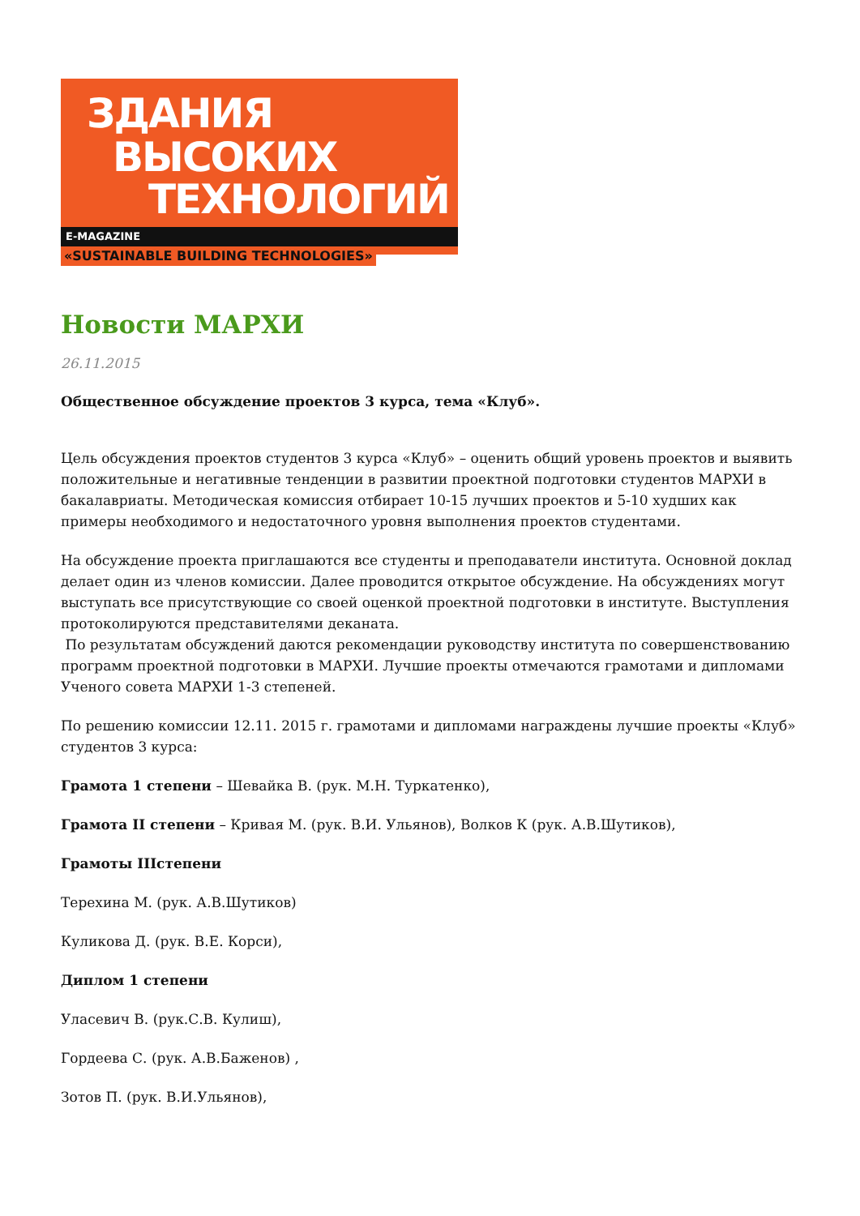ЗДАНИЯ
ВЫСОКИХ
ТЕХНОЛОГИЙ
E-MAGAZINE «SUSTAINABLE BUILDING TECHNOLOGIES»
Новости МАРХИ
26.11.2015
Общественное обсуждение проектов 3 курса, тема «Клуб».
Цель обсуждения проектов студентов 3 курса «Клуб» – оценить общий уровень проектов и выявить положительные и негативные тенденции в развитии проектной подготовки студентов МАРХИ в бакалавриаты. Методическая комиссия отбирает 10-15 лучших проектов и 5-10 худших как примеры необходимого и недостаточного уровня выполнения проектов студентами.
На обсуждение проекта приглашаются все студенты и преподаватели института. Основной доклад делает один из членов комиссии. Далее проводится открытое обсуждение. На обсуждениях могут выступать все присутствующие со своей оценкой проектной подготовки в институте. Выступления протоколируются представителями деканата.
По результатам обсуждений даются рекомендации руководству института по совершенствованию программ проектной подготовки в МАРХИ. Лучшие проекты отмечаются грамотами и дипломами Ученого совета МАРХИ 1-3 степеней.
По решению комиссии 12.11. 2015 г. грамотами и дипломами награждены лучшие проекты «Клуб» студентов 3 курса:
Грамота 1 степени – Шевайка В. (рук. М.Н. Туркатенко),
Грамота II степени – Кривая М. (рук. В.И. Ульянов), Волков К (рук. А.В.Шутиков),
Грамоты IIIстепени
Терехина М. (рук. А.В.Шутиков)
Куликова Д. (рук. В.Е. Корси),
Диплом 1 степени
Уласевич В. (рук.С.В. Кулиш),
Гордеева С. (рук. А.В.Баженов) ,
Зотов П. (рук. В.И.Ульянов),